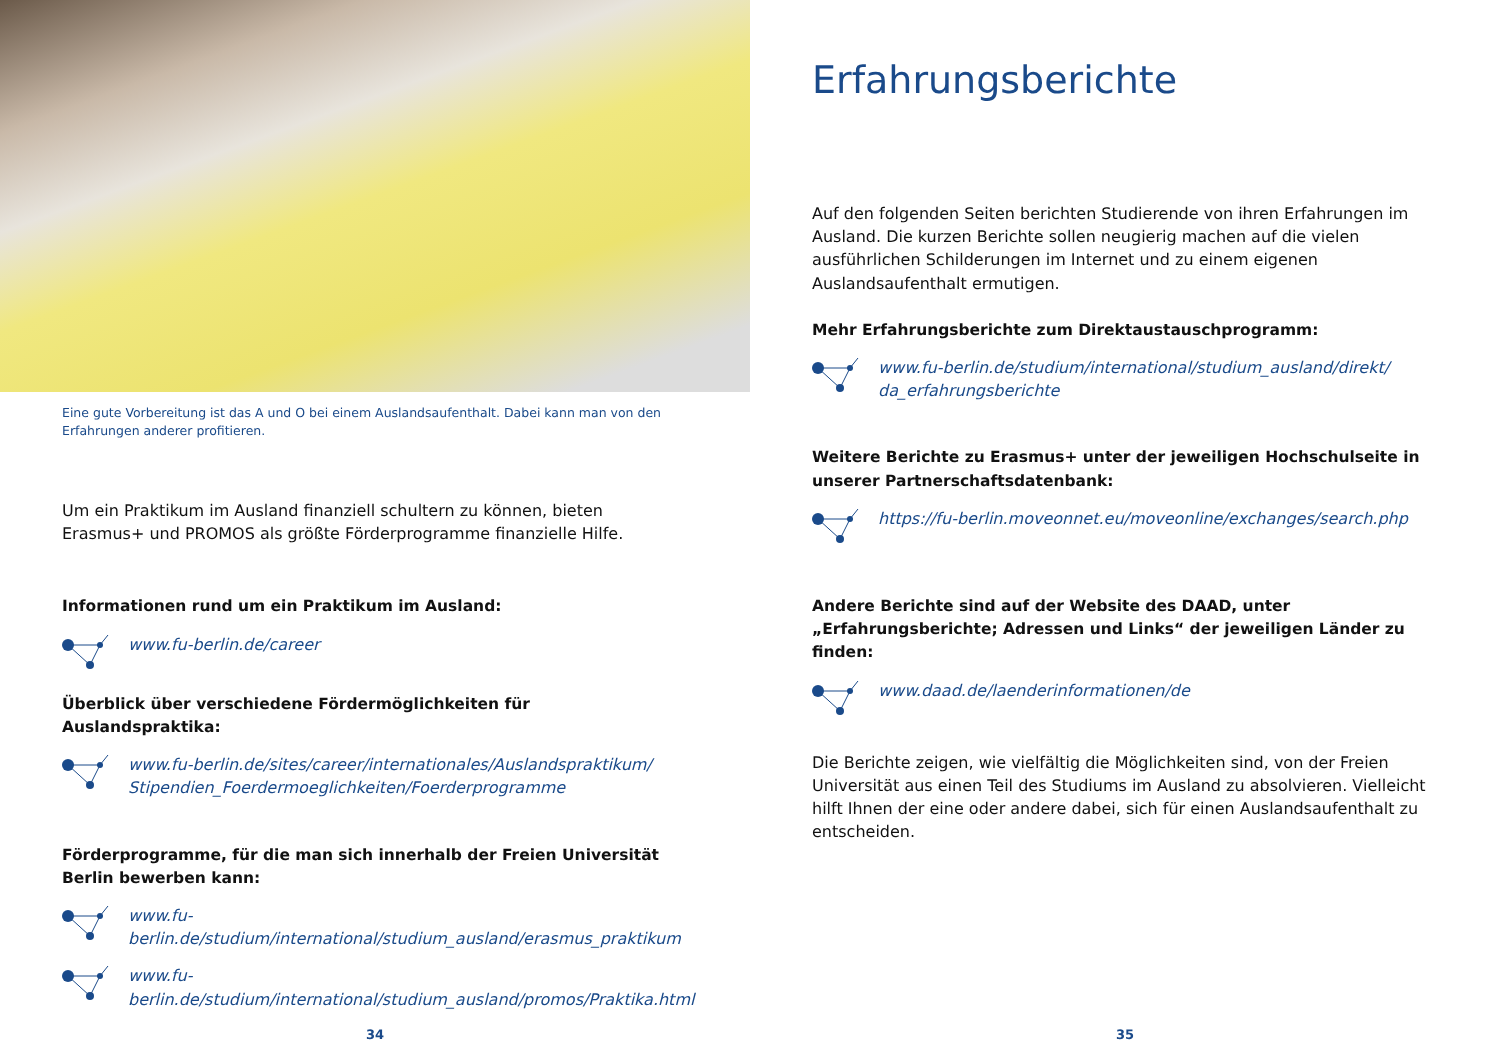Eine gute Vorbereitung ist das A und O bei einem Auslandsaufenthalt. Dabei kann man von den Erfahrungen anderer profitieren.
Um ein Praktikum im Ausland finanziell schultern zu können, bieten Erasmus+ und PROMOS als größte Förderprogramme finanzielle Hilfe.
Informationen rund um ein Praktikum im Ausland:
www.fu-berlin.de/career
Überblick über verschiedene Fördermöglichkeiten für Auslandspraktika:
www.fu-berlin.de/sites/career/internationales/Auslandspraktikum/ Stipendien_Foerdermoeglichkeiten/Foerderprogramme
Förderprogramme, für die man sich innerhalb der Freien Universität Berlin bewerben kann:
www.fu-berlin.de/studium/international/studium_ausland/erasmus_praktikum
www.fu-berlin.de/studium/international/studium_ausland/promos/Praktika.html
34
Erfahrungsberichte
Auf den folgenden Seiten berichten Studierende von ihren Erfahrungen im Ausland. Die kurzen Berichte sollen neugierig machen auf die vielen ausführlichen Schilderungen im Internet und zu einem eigenen Auslandsaufenthalt ermutigen.
Mehr Erfahrungsberichte zum Direktaustauschprogramm:
www.fu-berlin.de/studium/international/studium_ausland/direkt/ da_erfahrungsberichte
Weitere Berichte zu Erasmus+ unter der jeweiligen Hochschulseite in unserer Partnerschaftsdatenbank:
https://fu-berlin.moveonnet.eu/moveonline/exchanges/search.php
Andere Berichte sind auf der Website des DAAD, unter „Erfahrungsberichte; Adressen und Links“ der jeweiligen Länder zu finden:
www.daad.de/laenderinformationen/de
Die Berichte zeigen, wie vielfältig die Möglichkeiten sind, von der Freien Universität aus einen Teil des Studiums im Ausland zu absolvieren. Vielleicht hilft Ihnen der eine oder andere dabei, sich für einen Auslandsaufenthalt zu entscheiden.
35